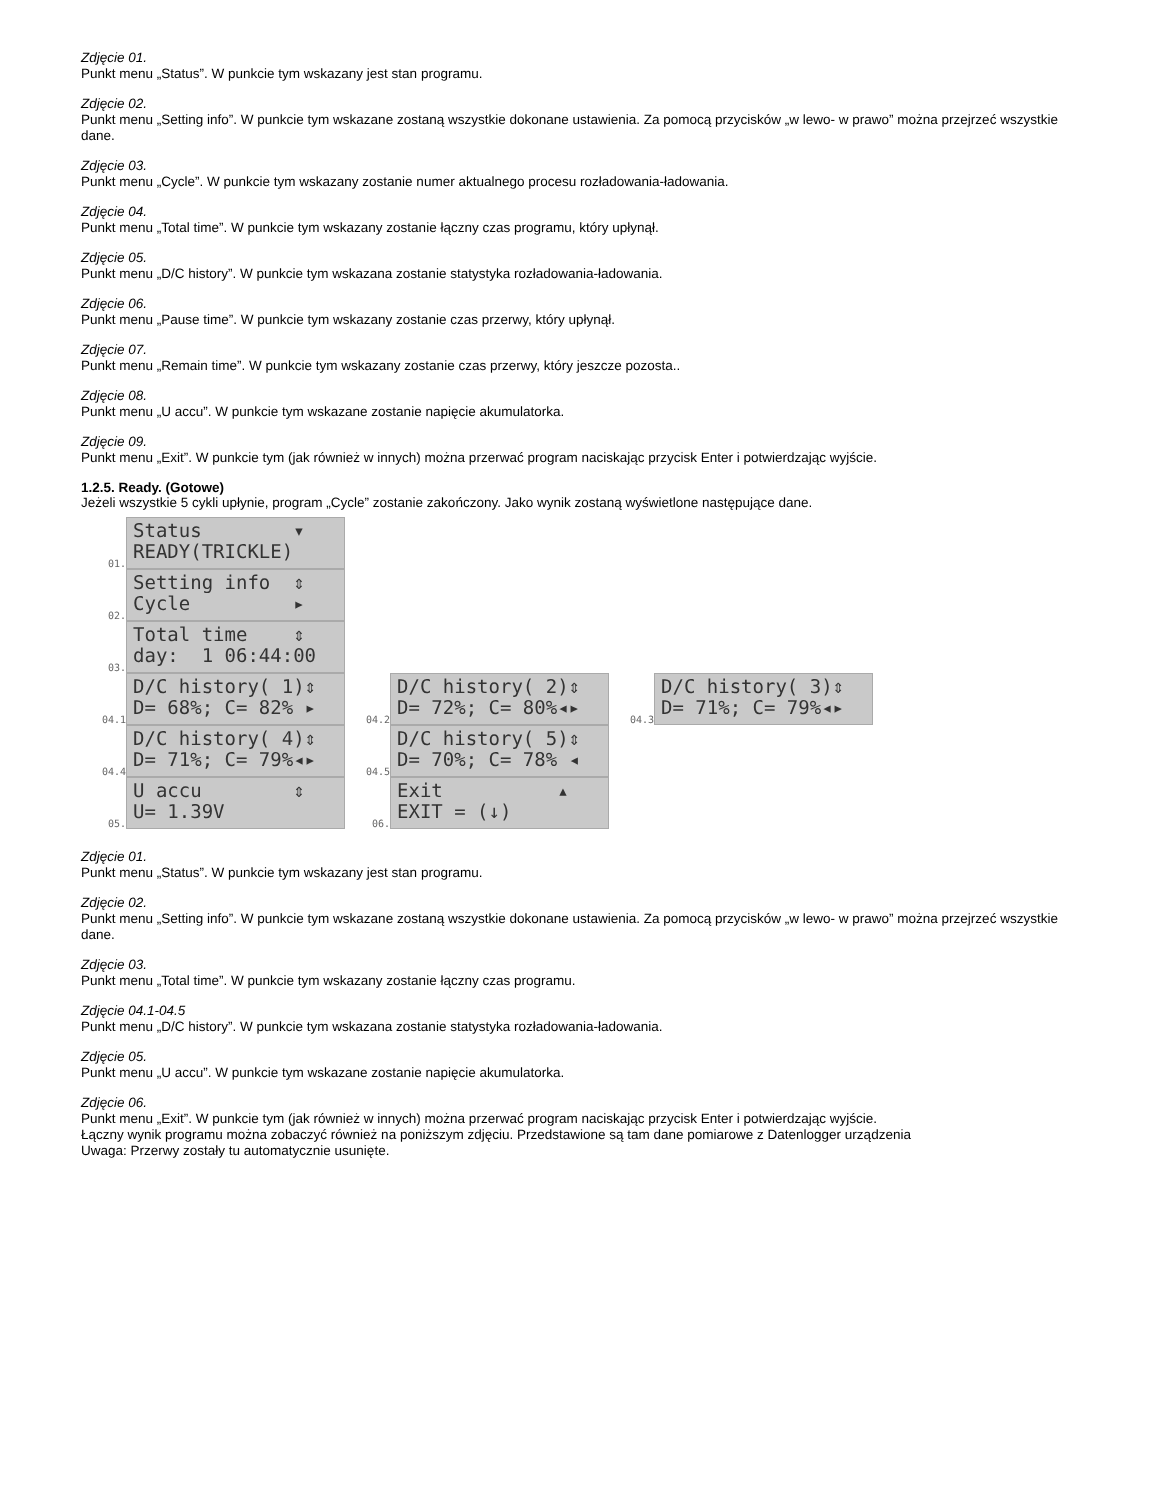Zdjęcie 01.
Punkt menu „Status”. W punkcie tym wskazany jest stan programu.
Zdjęcie 02.
Punkt menu „Setting info”. W punkcie tym wskazane zostaną wszystkie dokonane ustawienia. Za pomocą przycisków „w lewo- w prawo” można przejrzeć wszystkie dane.
Zdjęcie 03.
Punkt menu „Cycle”. W punkcie tym wskazany zostanie numer aktualnego procesu rozładowania-ładowania.
Zdjęcie 04.
Punkt menu „Total time”. W punkcie tym wskazany zostanie łączny czas programu, który upłynął.
Zdjęcie 05.
Punkt menu „D/C history”. W punkcie tym wskazana zostanie statystyka rozładowania-ładowania.
Zdjęcie 06.
Punkt menu „Pause time”. W punkcie tym wskazany zostanie czas przerwy, który upłynął.
Zdjęcie 07.
Punkt menu „Remain time”. W punkcie tym wskazany zostanie czas przerwy, który jeszcze pozosta..
Zdjęcie 08.
Punkt menu „U accu”. W punkcie tym wskazane zostanie napięcie akumulatorka.
Zdjęcie 09.
Punkt menu „Exit”. W punkcie tym (jak również w innych) można przerwać program naciskając przycisk Enter i potwierdzając wyjście.
1.2.5. Ready. (Gotowe)
Jeżeli wszystkie 5 cykli upłynie, program „Cycle” zostanie zakończony. Jako wynik zostaną wyświetlone następujące dane.
01.
Status ▾ READY(TRICKLE)
02.
Setting info ⇕ Cycle ▸
03.
Total time ⇕ day: 1 06:44:00
04.1
D/C history( 1)⇕ D= 68%; C= 82% ▸
04.2
D/C history( 2)⇕ D= 72%; C= 80%◂▸
04.3
D/C history( 3)⇕ D= 71%; C= 79%◂▸
04.4
D/C history( 4)⇕ D= 71%; C= 79%◂▸
04.5
D/C history( 5)⇕ D= 70%; C= 78% ◂
05.
U accu ⇕ U= 1.39V
06.
Exit ▴ EXIT = (↓)
Zdjęcie 01.
Punkt menu „Status”. W punkcie tym wskazany jest stan programu.
Zdjęcie 02.
Punkt menu „Setting info”. W punkcie tym wskazane zostaną wszystkie dokonane ustawienia. Za pomocą przycisków „w lewo- w prawo” można przejrzeć wszystkie dane.
Zdjęcie 03.
Punkt menu „Total time”. W punkcie tym wskazany zostanie łączny czas programu.
Zdjęcie 04.1-04.5
Punkt menu „D/C history”. W punkcie tym wskazana zostanie statystyka rozładowania-ładowania.
Zdjęcie 05.
Punkt menu „U accu”. W punkcie tym wskazane zostanie napięcie akumulatorka.
Zdjęcie 06.
Punkt menu „Exit”. W punkcie tym (jak również w innych) można przerwać program naciskając przycisk Enter i potwierdzając wyjście.
Łączny wynik programu można zobaczyć również na poniższym zdjęciu. Przedstawione są tam dane pomiarowe z Datenlogger urządzenia
Uwaga: Przerwy zostały tu automatycznie usunięte.